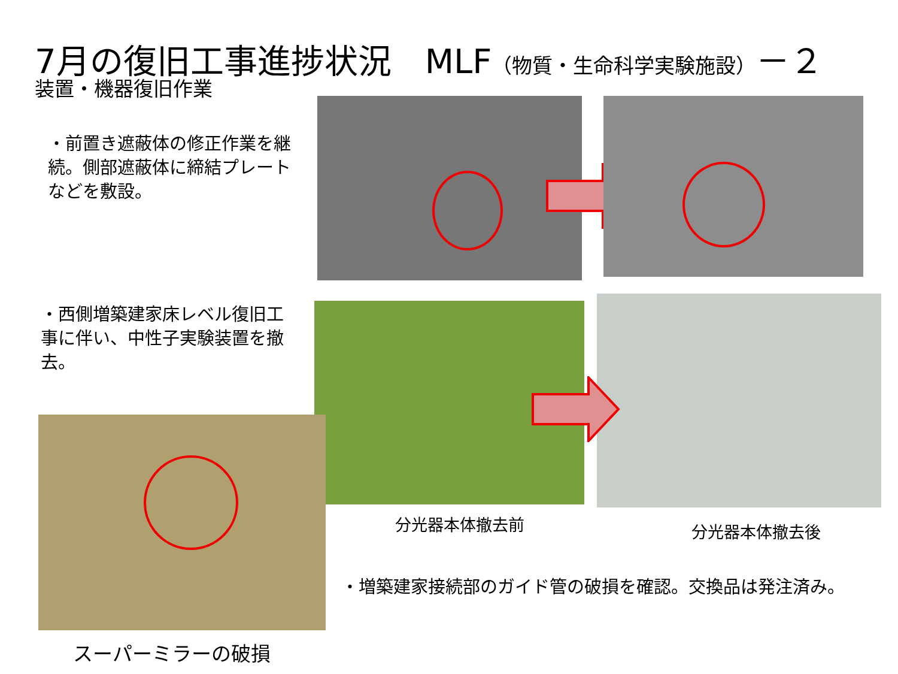7月の復旧工事進捗状況　MLF（物質・生命科学実験施設）－２
装置・機器復旧作業
・前置き遮蔽体の修正作業を継続。側部遮蔽体に締結プレートなどを敷設。
・西側増築建家床レベル復旧工事に伴い、中性子実験装置を撤去。
分光器本体撤去前 分光器本体撤去後
スーパーミラーの破損
・増築建家接続部のガイド管の破損を確認。交換品は発注済み。